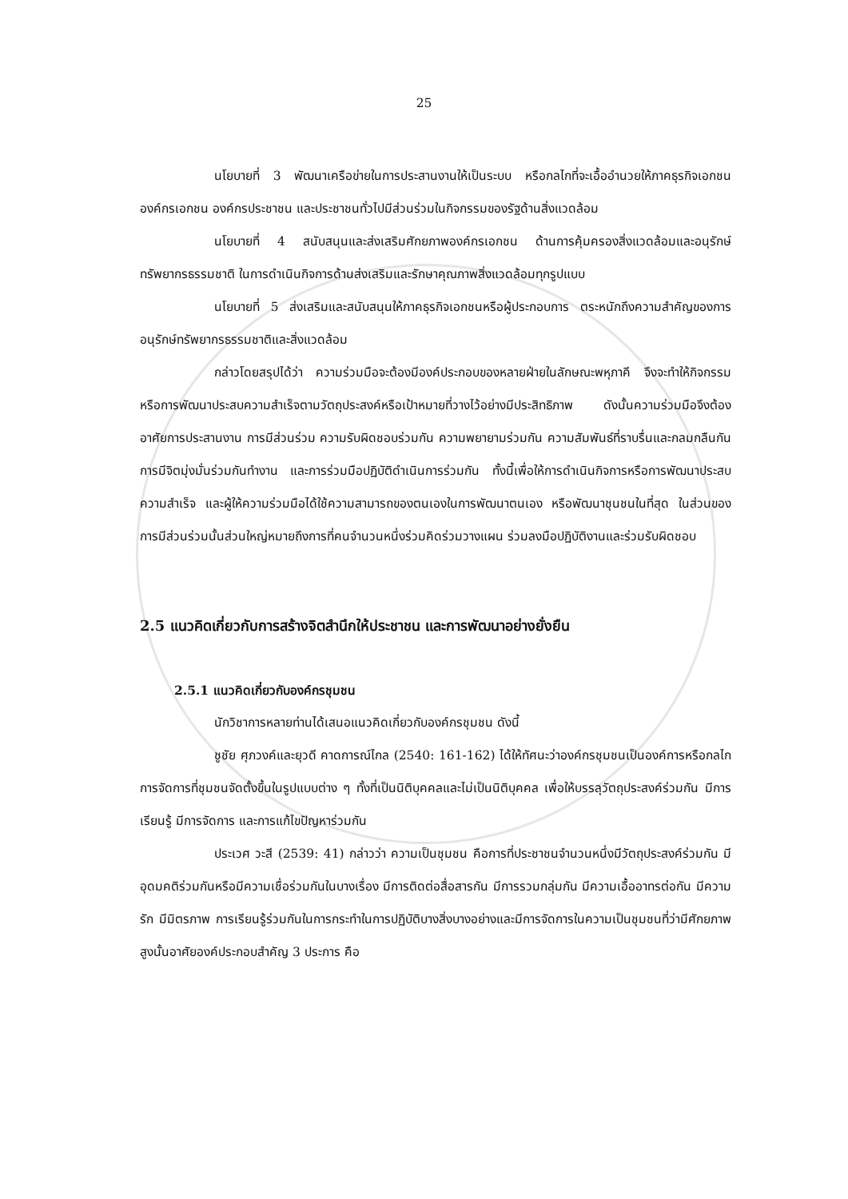25
นโยบายที่ 3 พัฒนาเครือข่ายในการประสานงานให้เป็นระบบ หรือกลไกที่จะเอื้ออำนวยให้ภาคธุรกิจเอกชน องค์กรเอกชน องค์กรประชาชน และประชาชนทั่วไปมีส่วนร่วมในกิจกรรมของรัฐด้านสิ่งแวดล้อม
นโยบายที่ 4 สนับสนุนและส่งเสริมศักยภาพองค์กรเอกชน ด้านการคุ้มครองสิ่งแวดล้อมและอนุรักษ์ทรัพยากรธรรมชาติ ในการดำเนินกิจการด้านส่งเสริมและรักษาคุณภาพสิ่งแวดล้อมทุกรูปแบบ
นโยบายที่ 5 ส่งเสริมและสนับสนุนให้ภาคธุรกิจเอกชนหรือผู้ประกอบการ ตระหนักถึงความสำคัญของการอนุรักษ์ทรัพยากรธรรมชาติและสิ่งแวดล้อม
กล่าวโดยสรุปได้ว่า ความร่วมมือจะต้องมีองค์ประกอบของหลายฝ่ายในลักษณะพหุภาคี จึงจะทำให้กิจกรรมหรือการพัฒนาประสบความสำเร็จตามวัตถุประสงค์หรือเป้าหมายที่วางไว้อย่างมีประสิทธิภาพ ดังนั้นความร่วมมือจึงต้องอาศัยการประสานงาน การมีส่วนร่วม ความรับผิดชอบร่วมกัน ความพยายามร่วมกัน ความสัมพันธ์ที่ราบรื่นและกลมกลืนกัน การมีจิตมุ่งมั่นร่วมกันทำงาน และการร่วมมือปฏิบัติดำเนินการร่วมกัน ทั้งนี้เพื่อให้การดำเนินกิจการหรือการพัฒนาประสบความสำเร็จ และผู้ให้ความร่วมมือได้ใช้ความสามารถของตนเองในการพัฒนาตนเอง หรือพัฒนาชุนชนในที่สุด ในส่วนของการมีส่วนร่วมนั้นส่วนใหญ่หมายถึงการที่คนจำนวนหนึ่งร่วมคิดร่วมวางแผน ร่วมลงมือปฏิบัติงานและร่วมรับผิดชอบ
2.5 แนวคิดเกี่ยวกับการสร้างจิตสำนึกให้ประชาชน และการพัฒนาอย่างยั่งยืน
2.5.1 แนวคิดเกี่ยวกับองค์กรชุมชน
นักวิชาการหลายท่านได้เสนอแนวคิดเกี่ยวกับองค์กรชุมชน ดังนี้
ชูชัย ศุภวงค์และยุวดี คาดการณ์ไกล (2540: 161-162) ได้ให้ทัศนะว่าองค์กรชุมชนเป็นองค์การหรือกลไกการจัดการที่ชุมชนจัดตั้งขึ้นในรูปแบบต่าง ๆ ทั้งที่เป็นนิติบุคคลและไม่เป็นนิติบุคคล เพื่อให้บรรลุวัตถุประสงค์ร่วมกัน มีการเรียนรู้ มีการจัดการ และการแก้ไขปัญหาร่วมกัน
ประเวศ วะสี (2539: 41) กล่าวว่า ความเป็นชุมชน คือการที่ประชาชนจำนวนหนึ่งมีวัตถุประสงค์ร่วมกัน มีอุดมคติร่วมกันหรือมีความเชื่อร่วมกันในบางเรื่อง มีการติดต่อสื่อสารกัน มีการรวมกลุ่มกัน มีความเอื้ออาทรต่อกัน มีความรัก มีมิตรภาพ การเรียนรู้ร่วมกันในการกระทำในการปฏิบัติบางสิ่งบางอย่างและมีการจัดการในความเป็นชุมชนที่ว่ามีศักยภาพสูงนั้นอาศัยองค์ประกอบสำคัญ 3 ประการ คือ